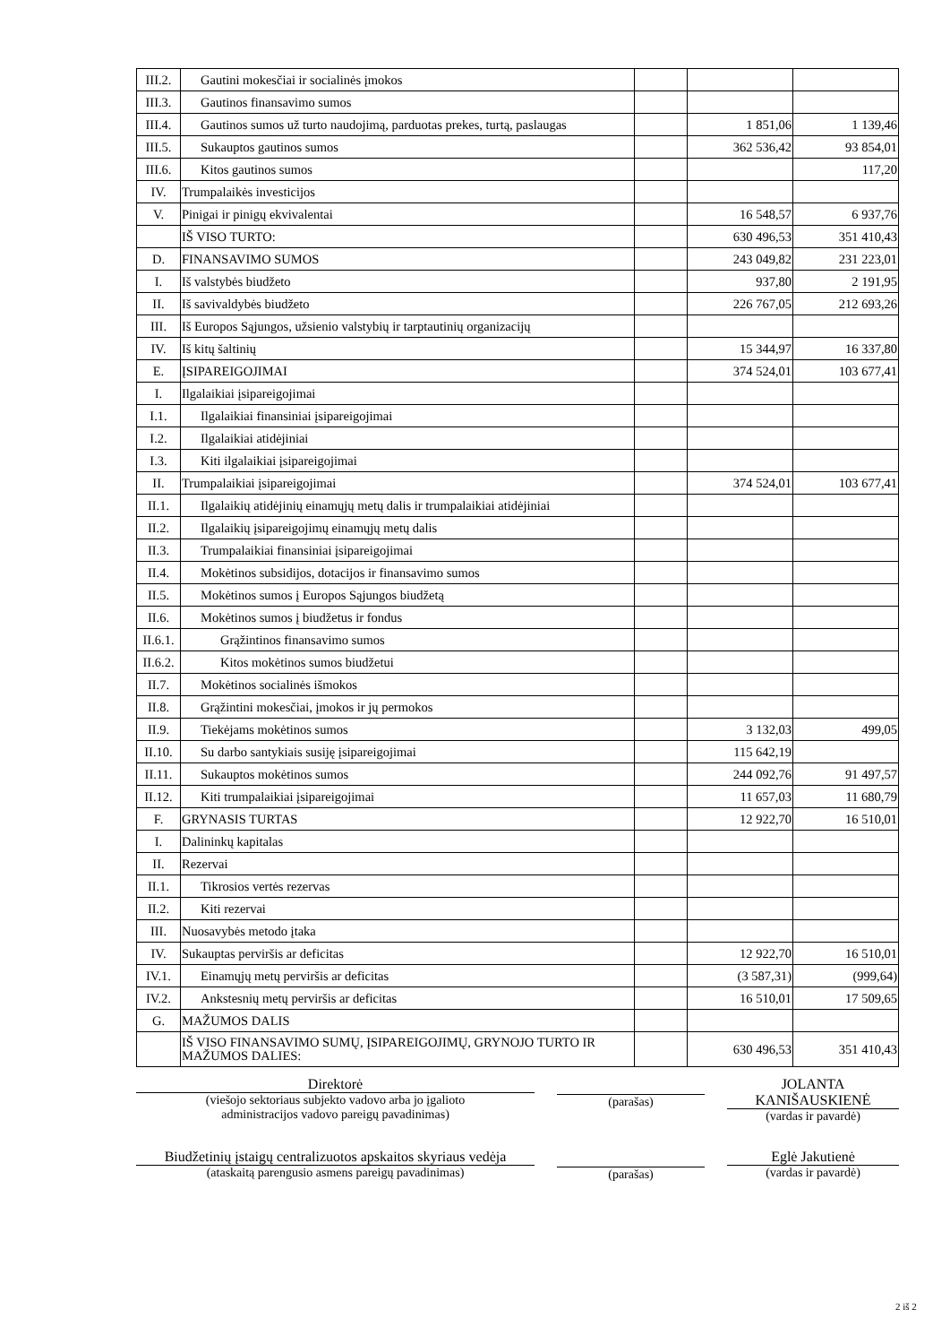| III.2. | Gautini mokesčiai ir socialinės įmokos | | | |
| III.3. | Gautinos finansavimo sumos | | | |
| III.4. | Gautinos sumos už turto naudojimą, parduotas prekes, turtą, paslaugas | | 1 851,06 | 1 139,46 |
| III.5. | Sukauptos gautinos sumos | | 362 536,42 | 93 854,01 |
| III.6. | Kitos gautinos sumos | | | 117,20 |
| IV. | Trumpalaikės investicijos | | | |
| V. | Pinigai ir pinigų ekvivalentai | | 16 548,57 | 6 937,76 |
| | IŠ VISO TURTO: | | 630 496,53 | 351 410,43 |
| D. | FINANSAVIMO SUMOS | | 243 049,82 | 231 223,01 |
| I. | Iš valstybės biudžeto | | 937,80 | 2 191,95 |
| II. | Iš savivaldybės biudžeto | | 226 767,05 | 212 693,26 |
| III. | Iš Europos Sąjungos, užsienio valstybių ir tarptautinių organizacijų | | | |
| IV. | Iš kitų šaltinių | | 15 344,97 | 16 337,80 |
| E. | ĮSIPAREIGOJIMAI | | 374 524,01 | 103 677,41 |
| I. | Ilgalaikiai įsipareigojimai | | | |
| I.1. | Ilgalaikiai finansiniai įsipareigojimai | | | |
| I.2. | Ilgalaikiai atidėjiniai | | | |
| I.3. | Kiti ilgalaikiai įsipareigojimai | | | |
| II. | Trumpalaikiai įsipareigojimai | | 374 524,01 | 103 677,41 |
| II.1. | Ilgalaikių atidėjinių einamųjų metų dalis ir trumpalaikiai atidėjiniai | | | |
| II.2. | Ilgalaikių įsipareigojimų einamųjų metų dalis | | | |
| II.3. | Trumpalaikiai finansiniai įsipareigojimai | | | |
| II.4. | Mokėtinos subsidijos, dotacijos ir finansavimo sumos | | | |
| II.5. | Mokėtinos sumos į Europos Sąjungos biudžetą | | | |
| II.6. | Mokėtinos sumos į biudžetus ir fondus | | | |
| II.6.1. | Grąžintinos finansavimo sumos | | | |
| II.6.2. | Kitos mokėtinos sumos biudžetui | | | |
| II.7. | Mokėtinos socialinės išmokos | | | |
| II.8. | Grąžintini mokesčiai, įmokos ir jų permokos | | | |
| II.9. | Tiekėjams mokėtinos sumos | | 3 132,03 | 499,05 |
| II.10. | Su darbo santykiais susiję įsipareigojimai | | 115 642,19 | |
| II.11. | Sukauptos mokėtinos sumos | | 244 092,76 | 91 497,57 |
| II.12. | Kiti trumpalaikiai įsipareigojimai | | 11 657,03 | 11 680,79 |
| F. | GRYNASIS TURTAS | | 12 922,70 | 16 510,01 |
| I. | Dalininkų kapitalas | | | |
| II. | Rezervai | | | |
| II.1. | Tikrosios vertės rezervas | | | |
| II.2. | Kiti rezervai | | | |
| III. | Nuosavybės metodo įtaka | | | |
| IV. | Sukauptas perviršis ar deficitas | | 12 922,70 | 16 510,01 |
| IV.1. | Einamųjų metų perviršis ar deficitas | | (3 587,31) | (999,64) |
| IV.2. | Ankstesnių metų perviršis ar deficitas | | 16 510,01 | 17 509,65 |
| G. | MAŽUMOS DALIS | | | |
| | IŠ VISO FINANSAVIMO SUMŲ, ĮSIPAREIGOJIMŲ, GRYNOJO TURTO IR MAŽUMOS DALIES: | | 630 496,53 | 351 410,43 |
Direktorė
(viešojo sektoriaus subjekto vadovo arba jo įgalioto
administracijos vadovo pareigų pavadinimas)
(parašas) JOLANTA
KANIŠAUSKIENĖ
(vardas ir pavardė)
Biudžetinių įstaigų centralizuotos apskaitos skyriaus vedėja
(ataskaitą parengusio asmens pareigų pavadinimas)
(parašas) Eglė Jakutienė
(vardas ir pavardė)
2 iš 2